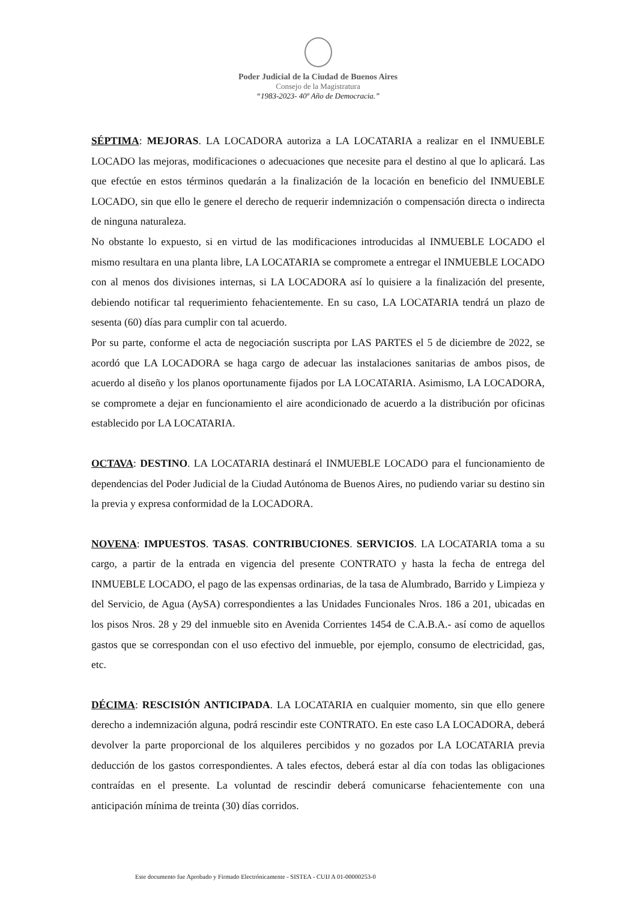Poder Judicial de la Ciudad de Buenos Aires
Consejo de la Magistratura
“1983-2023- 40º Año de Democracia.”
SÉPTIMA: MEJORAS. LA LOCADORA autoriza a LA LOCATARIA a realizar en el INMUEBLE LOCADO las mejoras, modificaciones o adecuaciones que necesite para el destino al que lo aplicará. Las que efectúe en estos términos quedarán a la finalización de la locación en beneficio del INMUEBLE LOCADO, sin que ello le genere el derecho de requerir indemnización o compensación directa o indirecta de ninguna naturaleza.
No obstante lo expuesto, si en virtud de las modificaciones introducidas al INMUEBLE LOCADO el mismo resultara en una planta libre, LA LOCATARIA se compromete a entregar el INMUEBLE LOCADO con al menos dos divisiones internas, si LA LOCADORA así lo quisiere a la finalización del presente, debiendo notificar tal requerimiento fehacientemente. En su caso, LA LOCATARIA tendrá un plazo de sesenta (60) días para cumplir con tal acuerdo.
Por su parte, conforme el acta de negociación suscripta por LAS PARTES el 5 de diciembre de 2022, se acordó que LA LOCADORA se haga cargo de adecuar las instalaciones sanitarias de ambos pisos, de acuerdo al diseño y los planos oportunamente fijados por LA LOCATARIA. Asimismo, LA LOCADORA, se compromete a dejar en funcionamiento el aire acondicionado de acuerdo a la distribución por oficinas establecido por LA LOCATARIA.
OCTAVA: DESTINO. LA LOCATARIA destinará el INMUEBLE LOCADO para el funcionamiento de dependencias del Poder Judicial de la Ciudad Autónoma de Buenos Aires, no pudiendo variar su destino sin la previa y expresa conformidad de la LOCADORA.
NOVENA: IMPUESTOS. TASAS. CONTRIBUCIONES. SERVICIOS. LA LOCATARIA toma a su cargo, a partir de la entrada en vigencia del presente CONTRATO y hasta la fecha de entrega del INMUEBLE LOCADO, el pago de las expensas ordinarias, de la tasa de Alumbrado, Barrido y Limpieza y del Servicio, de Agua (AySA) correspondientes a las Unidades Funcionales Nros. 186 a 201, ubicadas en los pisos Nros. 28 y 29 del inmueble sito en Avenida Corrientes 1454 de C.A.B.A.- así como de aquellos gastos que se correspondan con el uso efectivo del inmueble, por ejemplo, consumo de electricidad, gas, etc.
DÉCIMA: RESCISIÓN ANTICIPADA. LA LOCATARIA en cualquier momento, sin que ello genere derecho a indemnización alguna, podrá rescindir este CONTRATO. En este caso LA LOCADORA, deberá devolver la parte proporcional de los alquileres percibidos y no gozados por LA LOCATARIA previa deducción de los gastos correspondientes. A tales efectos, deberá estar al día con todas las obligaciones contraídas en el presente. La voluntad de rescindir deberá comunicarse fehacientemente con una anticipación mínima de treinta (30) días corridos.
Este documento fue Aprobado y Firmado Electrónicamente - SISTEA - CUIJ A 01-00000253-0